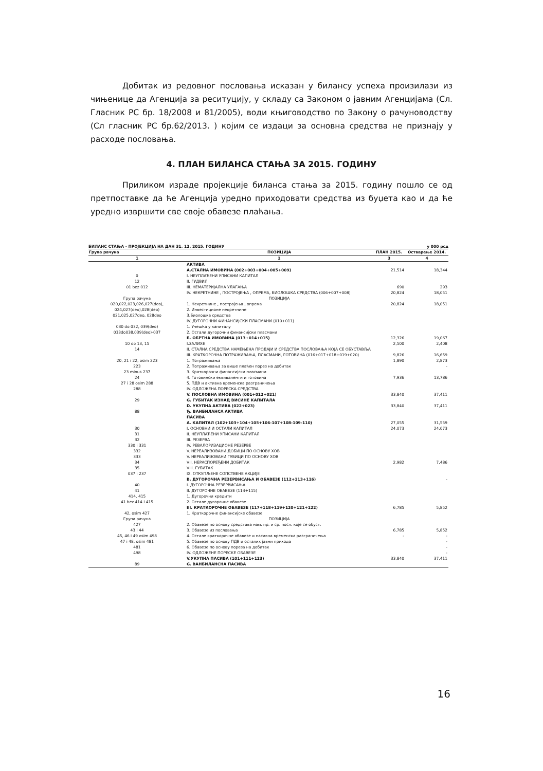Добитак из редовног пословања исказан у билансу успеха произилази из чињенице да Агенција за реситуцију, у складу са Законом о јавним Агенцијама (Сл. Гласник РС бр. 18/2008 и 81/2005), води књиговодство по Закону о рачуноводству (Сл гласник РС бр.62/2013. ) којим се издаци за основна средства не признају у расходе пословања.
4. ПЛАН БИЛАНСА СТАЊА ЗА 2015. ГОДИНУ
Приликом израде пројекције биланса стања за 2015. годину пошло се од претпоставке да ће Агенција уредно приходовати средства из буџета као и да ће уредно извршити све своје обавезе плаћања.
БИЛАНС СТАЊА - ПРОЈЕКЦИЈА НА ДАН 31. 12. 2015. ГОДИНУ у 000 рсд
| Група рачуна | ПОЗИЦИЈА | ПЛАН 2015. | Остварење 2014. |
| --- | --- | --- | --- |
| 1 | 2 | 3 | 4 |
| | АКТИВА | | |
| | А.СТАЛНА ИМОВИНА (002+003+004+005+009) | 21,514 | 18,344 |
| 0 | I. НЕУПЛАЋЕНИ УПИСАНИ КАПИТАЛ | | |
| 12 | II. ГУДВИЛ | | |
| 01 bez 012 | III. НЕМАТЕРИЈАЛНА УЛАГАЊА | 690 | 293 |
| | IV. НЕКРЕТНИНЕ , ПОСТРОЈЕЊА , ОПРЕМА, БИОЛОШКА СРЕДСТВА (006+007+008) | 20,824 | 18,051 |
| Група рачуна | ПОЗИЦИЈА | | |
| 020,022,023,026,027(deo), | 1. Некретнине , постројења , опрема | 20,824 | 18,051 |
| 024,027(deo),028(deo) | 2. Инвестиционе некретнине | | |
| 021,025,027deo, 028deo | 3.Биолошка средства | | |
| | IV. ДУГОРОЧНИ ФИНАНСИЈСКИ ПЛАСМАНИ (010+011) | | |
| 030 do 032, 039(deo) | 1. Учешћа у капиталу | | |
| 033do038,039(deo)-037 | 2. Остали дугорочни финансијски пласмани | | |
| | Б. ОБРТНА ИМОВИНА (013+014+015) | 12,326 | 19,067 |
| 10 do 13, 15 | I.ЗАЛИХЕ | 2,500 | 2,408 |
| 14 | II. СТАЛНА СРЕДСТВА НАМЕЊЕНА ПРОДАЈИ И СРЕДСТВА ПОСЛОВАЊА КОЈА СЕ ОБУСТАВЉА | | |
| | III. КРАТКОРОЧНА ПОТРАЖИВАЊА, ПЛАСМАНИ, ГОТОВИНА (016+017+018+019+020) | 9,826 | 16,659 |
| 20, 21 i 22, osim 223 | 1. Потраживања | 1,890 | 2,873 |
| 223 | 2. Потраживања за више плаћен порез на добитак | | - |
| 23 minus 237 | 3. Краткорочни финансијски пласмани | | |
| 24 | 4. Готовински еквиваленти и готовина | 7,936 | 13,786 |
| 27 i 28 osim 288 | 5. ПДВ и активна временска разграничења | | |
| 288 | IV. ОДЛОЖЕНА ПОРЕСКА СРЕДСТВА | | |
| | V. ПОСЛОВНА ИМОВИНА (001+012+021) | 33,840 | 37,411 |
| 29 | G. ГУБИТАК ИЗНАД ВИСИНЕ КАПИТАЛА | | |
| | D. УКУПНА АКТИВА (022+023) | 33,840 | 37,411 |
| 88 | Ђ. ВАНБИЛАНСА АКТИВА | | |
| | ПАСИВА | | |
| | А. КАПИТАЛ (102+103+104+105+106-107+108-109-110) | 27,055 | 31,559 |
| 30 | I. ОСНОВНИ И ОСТАЛИ КАПИТАЛ | 24,073 | 24,073 |
| 31 | II. НЕУПЛАЋЕНИ УПИСАНИ КАПИТАЛ | | |
| 32 | III. РЕЗЕРВА | | |
| 330 i 331 | IV. РЕВАЛОРИЗАЦИОНЕ РЕЗЕРВЕ | | |
| 332 | V. НЕРЕАЛИЗОВАНИ ДОБИЦИ ПО ОСНОВУ ХОВ | | |
| 333 | V. НЕРЕАЛИЗОВАНИ ГУБИЦИ ПО ОСНОВУ ХОВ | | |
| 34 | VII. НЕРАСПОРЕЂЕНИ ДОБИТАК | 2,982 | 7,486 |
| 35 | VIII. ГУБИТАК | | |
| 037 i 237 | IX. ОТКУПЉЕНЕ СОПСТВЕНЕ АКЦИЈЕ | | |
| | В. ДУГОРОЧНА РЕЗЕРВИСАЊА И ОБАВЕЗЕ (112+113+116) | | - |
| 40 | I. ДУГОРОЧНА РЕЗЕРВИСАЊА | | |
| 41 | II. ДУГОРОЧНЕ ОБАВЕЗЕ (114+115) | | |
| 414, 415 | 1. Дугорочни кредити | | |
| 41 bez 414 i 415 | 2. Остале дугорочне обавезе | | |
| | III. КРАТКОРОЧНЕ ОБАВЕЗЕ (117+118+119+120+121+122) | 6,785 | 5,852 |
| 42, osim 427 | 1. Краткорочне финансијске обавезе | | |
| Група рачуна | ПОЗИЦИЈА | | |
| 427 | 2. Обавезе по основу средстава нам. пр. и ср. посл. које се обуст. | | |
| 43 i 44 | 3. Обавезе из пословања | 6,785 | 5,852 |
| 45, 46 i 49 osim 498 | 4. Остале краткорочне обавезе и пасивна временска разграничења | - | - |
| 47 i 48, osim 481 | 5. Обавезе по основу ПДВ и осталих јавни прихода | | - |
| 481 | 6. Обавезе по основу пореза на добитак | | - |
| 498 | IV. ОДЛОЖЕНЕ ПОРЕСКЕ ОБАВЕЗЕ | | - |
| | V.УКУПНА ПАСИВА (101+111+123) | 33,840 | 37,411 |
| 89 | G. ВАНБИЛАНСНА ПАСИВА | | |
16